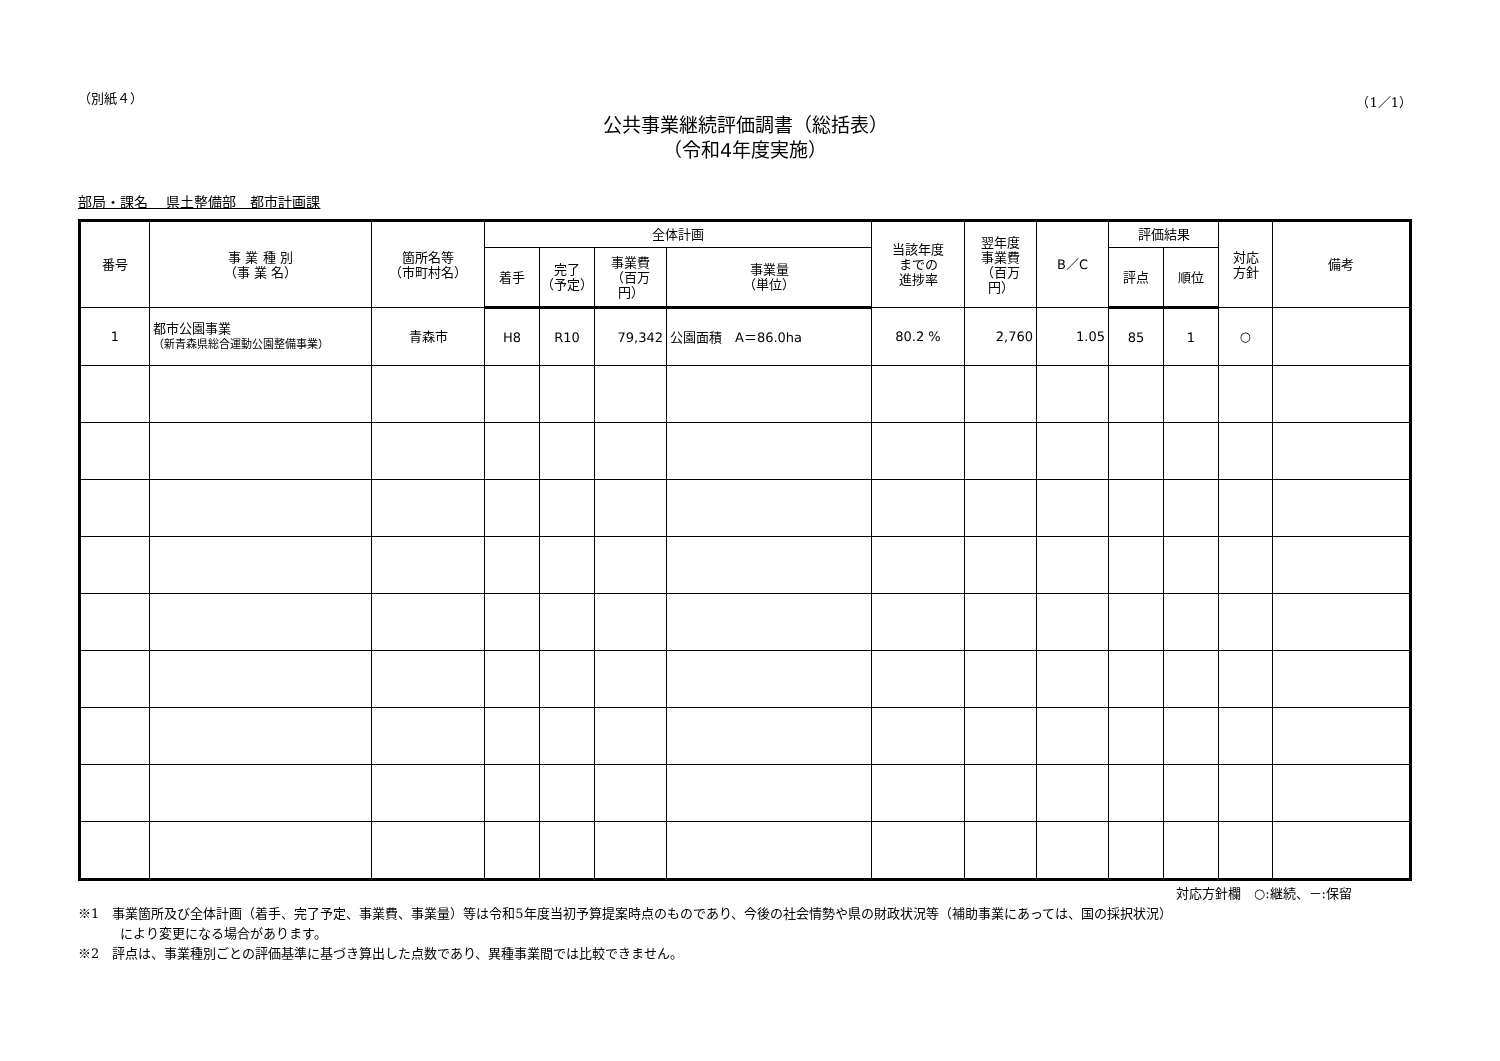（別紙４） （1／1）
公共事業継続評価調書（総括表）
（令和4年度実施）
部局・課名　 県土整備部　都市計画課
| 番号 | 事 業 種 別 （事 業 名） | 箇所名等 （市町村名） | 全体計画 | | | | 当該年度 までの 進捗率 | 翌年度 事業費 （百万 円） | B／C | 評価結果 | | 対応 方針 | 備考 |
| --- | --- | --- | --- | --- | --- | --- | --- | --- | --- | --- | --- | --- | --- |
| | | | 着手 | 完了 （予定） | 事業費 （百万 円） | 事業量 （単位） | | | | 評点 | 順位 | | |
| 1 | 都市公園事業 （新青森県総合運動公園整備事業） | 青森市 | H8 | R10 | 79,342 | 公園面積 A＝86.0ha | 80.2 % | 2,760 | 1.05 | 85 | 1 | ○ | |
対応方針欄　○:継続、－:保留
※1　事業箇所及び全体計画（着手、完了予定、事業費、事業量）等は令和5年度当初予算提案時点のものであり、今後の社会情勢や県の財政状況等（補助事業にあっては、国の採択状況）
により変更になる場合があります。
※2　評点は、事業種別ごとの評価基準に基づき算出した点数であり、異種事業間では比較できません。